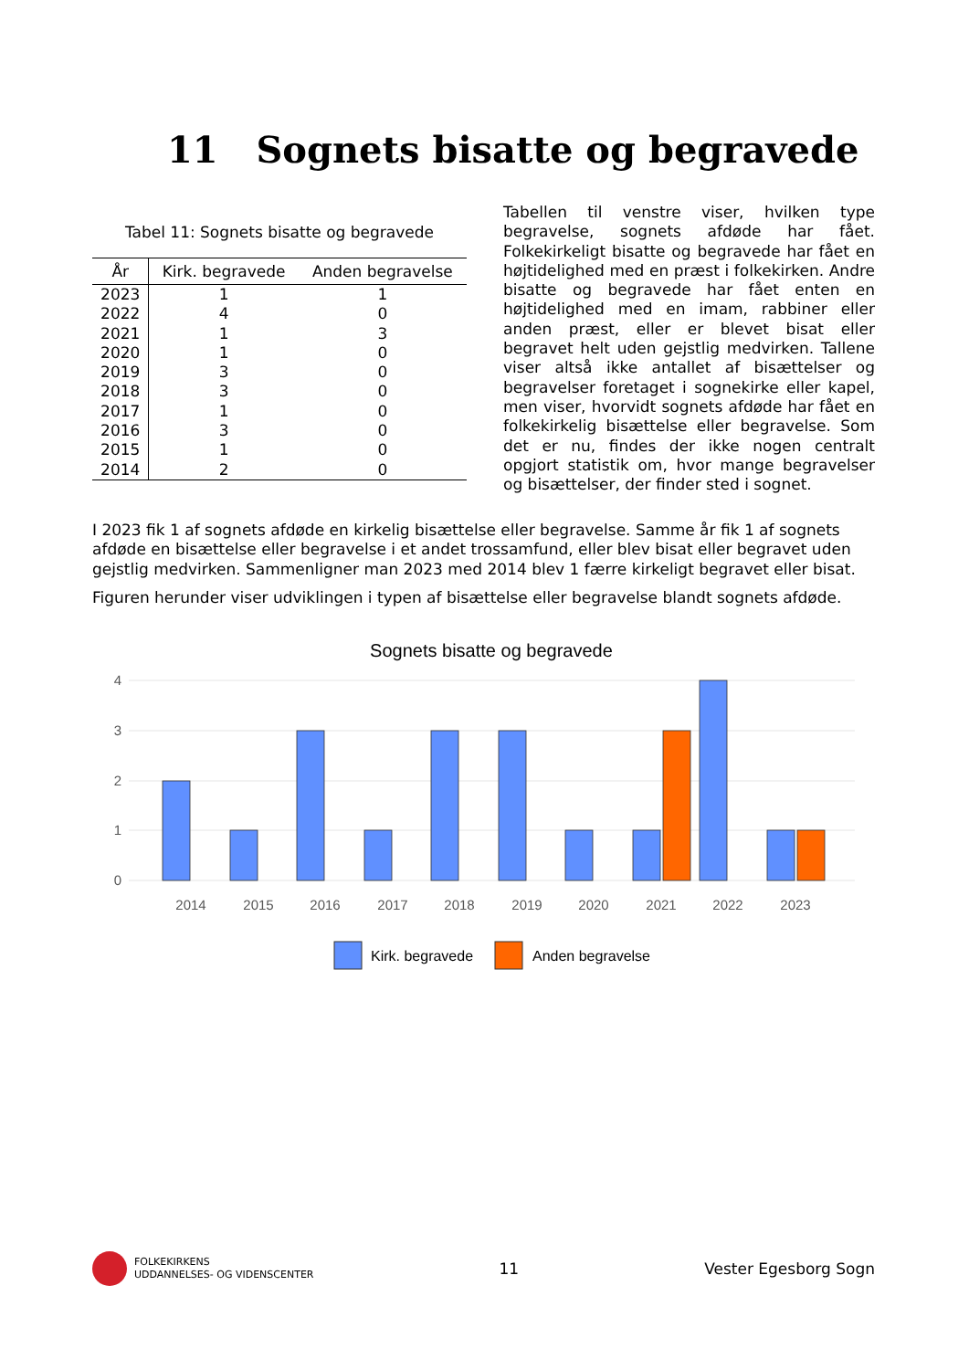11 Sognets bisatte og begravede
Tabel 11: Sognets bisatte og begravede
| År | Kirk. begravede | Anden begravelse |
| --- | --- | --- |
| 2023 | 1 | 1 |
| 2022 | 4 | 0 |
| 2021 | 1 | 3 |
| 2020 | 1 | 0 |
| 2019 | 3 | 0 |
| 2018 | 3 | 0 |
| 2017 | 1 | 0 |
| 2016 | 3 | 0 |
| 2015 | 1 | 0 |
| 2014 | 2 | 0 |
Tabellen til venstre viser, hvilken type begravelse, sognets afdøde har fået. Folkekirkeligt bisatte og begravede har fået en højtidelighed med en præst i folkekirken. Andre bisatte og begravede har fået enten en højtidelighed med en imam, rabbiner eller anden præst, eller er blevet bisat eller begravet helt uden gejstlig medvirken. Tallene viser altså ikke antallet af bisættelser og begravelser foretaget i sognekirke eller kapel, men viser, hvorvidt sognets afdøde har fået en folkekirkelig bisættelse eller begravelse. Som det er nu, findes der ikke nogen centralt opgjort statistik om, hvor mange begravelser og bisættelser, der finder sted i sognet.
I 2023 fik 1 af sognets afdøde en kirkelig bisættelse eller begravelse. Samme år fik 1 af sognets afdøde en bisættelse eller begravelse i et andet trossamfund, eller blev bisat eller begravet uden gejstlig medvirken. Sammenligner man 2023 med 2014 blev 1 færre kirkeligt begravet eller bisat.
Figuren herunder viser udviklingen i typen af bisættelse eller begravelse blandt sognets afdøde.
Sognets bisatte og begravede
4
3
2
1
0
2014
2015
2016
2017
2018
2019
2020
2021
2022
2023
Kirk. begravede
Anden begravelse
FOLKEKIRKENS
UDDANNELSES- OG VIDENSCENTER
11 Vester Egesborg Sogn